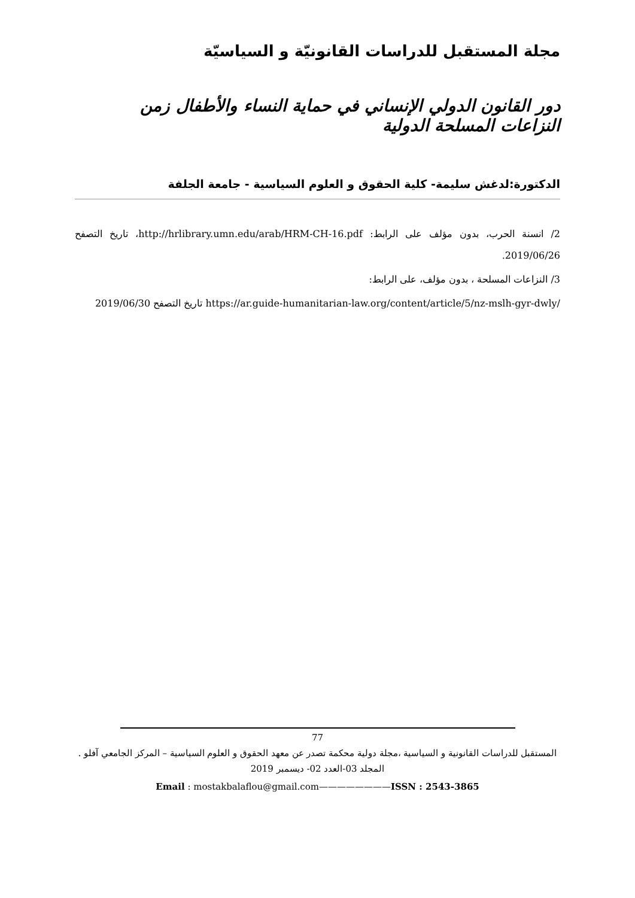مجلة المستقبل للدراسات القانونيّة و السياسيّة
دور القانون الدولي الإنساني في حماية النساء والأطفال زمن النزاعات المسلحة الدولية
الدكتورة:لدغش سليمة- كلية الحقوق و العلوم السياسية - جامعة الجلفة
2/ انسنة الحرب، بدون مؤلف على الرابط: http://hrlibrary.umn.edu/arab/HRM-CH-16.pdf، تاريخ التصفح 2019/06/26.
3/ النزاعات المسلحة ، بدون مؤلف، على الرابط:
https://ar.guide-humanitarian-law.org/content/article/5/nz-mslh-gyr-dwly/ تاريخ التصفح 2019/06/30
77
المستقبل للدراسات القانونية و السياسية ،مجلة دولية محكمة تصدر عن معهد الحقوق و العلوم السياسية – المركز الجامعي آفلو .
المجلد 03-العدد 02- ديسمبر 2019
Email : mostakbalaflou@gmail.com————————ISSN : 2543-3865